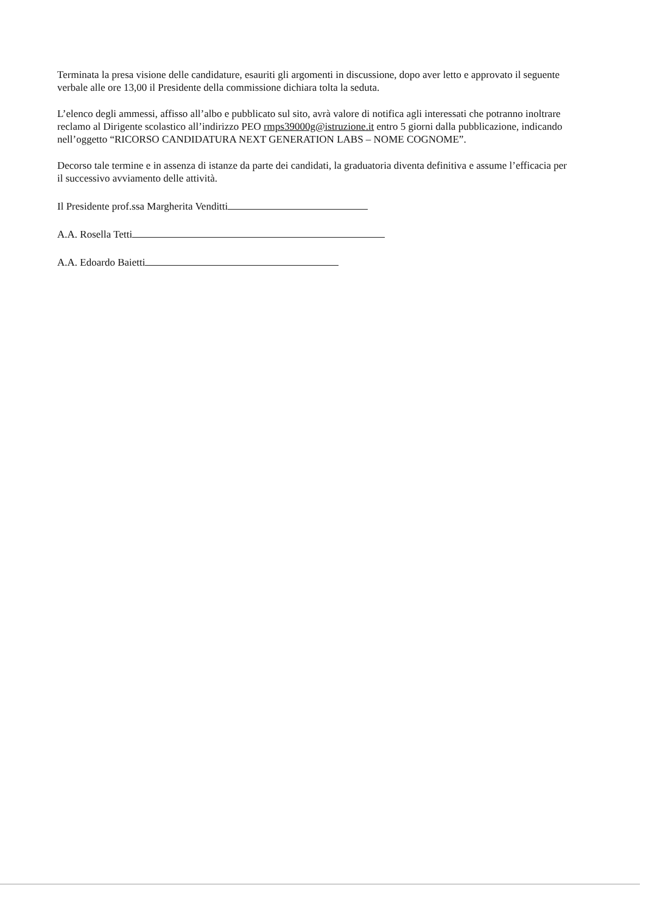Terminata la presa visione delle candidature, esauriti gli argomenti in discussione, dopo aver letto e approvato il seguente verbale alle ore 13,00 il Presidente della commissione dichiara tolta la seduta.
L’elenco degli ammessi, affisso all’albo e pubblicato sul sito, avrà valore di notifica agli interessati che potranno inoltrare reclamo al Dirigente scolastico all’indirizzo PEO rmps39000g@istruzione.it entro 5 giorni dalla pubblicazione, indicando nell’oggetto “RICORSO CANDIDATURA NEXT GENERATION LABS – NOME COGNOME”.
Decorso tale termine e in assenza di istanze da parte dei candidati, la graduatoria diventa definitiva e assume l’efficacia per il successivo avviamento delle attività.
Il Presidente prof.ssa Margherita Venditti
A.A. Rosella Tetti
A.A. Edoardo Baietti